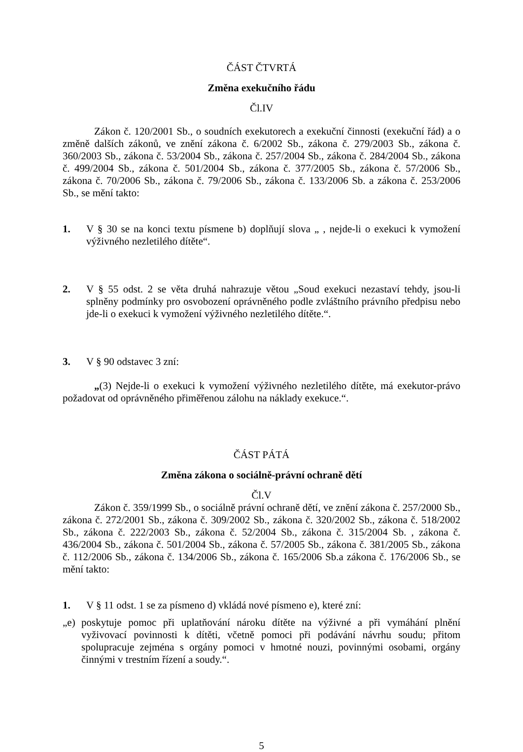ČÁST ČTVRTÁ
Změna exekučního řádu
Čl.IV
Zákon č. 120/2001 Sb., o soudních exekutorech a exekuční činnosti (exekuční řád) a o změně dalších zákonů, ve znění zákona č. 6/2002 Sb., zákona č. 279/2003 Sb., zákona č. 360/2003 Sb., zákona č. 53/2004 Sb., zákona č. 257/2004 Sb., zákona č. 284/2004 Sb., zákona č. 499/2004 Sb., zákona č. 501/2004 Sb., zákona č. 377/2005 Sb., zákona č. 57/2006 Sb., zákona č. 70/2006 Sb., zákona č. 79/2006 Sb., zákona č. 133/2006 Sb. a zákona č. 253/2006 Sb., se mění takto:
1. V § 30 se na konci textu písmene b) doplňují slova „ , nejde-li o exekuci k vymožení výživného nezletilého dítěte“.
2. V § 55 odst. 2 se věta druhá nahrazuje větou „Soud exekuci nezastaví tehdy, jsou-li splněny podmínky pro osvobození oprávněného podle zvláštního právního předpisu nebo jde-li o exekuci k vymožení výživného nezletilého dítěte.“.
3. V § 90 odstavec 3 zní:
„(3) Nejde-li o exekuci k vymožení výživného nezletilého dítěte, má exekutor-právo požadovat od oprávněného přiměřenou zálohu na náklady exekuce.“.
ČÁST PÁTÁ
Změna zákona o sociálně-právní ochraně dětí
Čl.V
Zákon č. 359/1999 Sb., o sociálně právní ochraně dětí, ve znění zákona č. 257/2000 Sb., zákona č. 272/2001 Sb., zákona č. 309/2002 Sb., zákona č. 320/2002 Sb., zákona č. 518/2002 Sb., zákona č. 222/2003 Sb., zákona č. 52/2004 Sb., zákona č. 315/2004 Sb. , zákona č. 436/2004 Sb., zákona č. 501/2004 Sb., zákona č. 57/2005 Sb., zákona č. 381/2005 Sb., zákona č. 112/2006 Sb., zákona č. 134/2006 Sb., zákona č. 165/2006 Sb.a zákona č. 176/2006 Sb., se mění takto:
1. V § 11 odst. 1 se za písmeno d) vkládá nové písmeno e), které zní:
„e) poskytuje pomoc při uplatňování nároku dítěte na výživné a při vymáhání plnění vyživovací povinnosti k dítěti, včetně pomoci při podávání návrhu soudu; přitom spolupracuje zejména s orgány pomoci v hmotné nouzi, povinnými osobami, orgány činnými v trestním řízení a soudy.“.
5